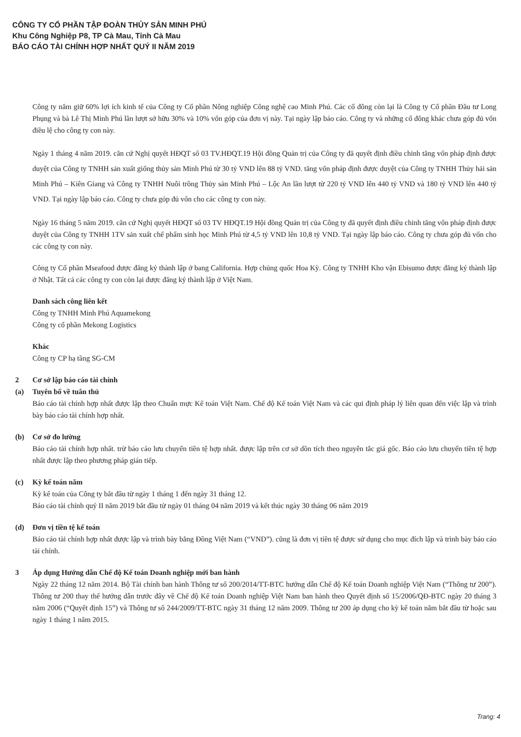CÔNG TY CỔ PHẦN TẬP ĐOÀN THỦY SẢN MINH PHÚ
Khu Công Nghiệp P8, TP Cà Mau, Tỉnh Cà Mau
BÁO CÁO TÀI CHÍNH HỢP NHẤT QUÝ II NĂM 2019
Công ty nắm giữ 60% lợi ích kinh tế của Công ty Cổ phần Nông nghiệp Công nghệ cao Minh Phú. Các cổ đông còn lại là Công ty Cổ phần Đầu tư Long Phụng và bà Lê Thị Minh Phú lần lượt sở hữu 30% và 10% vốn góp của đơn vị này. Tại ngày lập báo cáo. Công ty và những cổ đông khác chưa góp đủ vốn điều lệ cho công ty con này.
Ngày 1 tháng 4 năm 2019. căn cứ Nghị quyết HĐQT số 03 TV.HĐQT.19 Hội đồng Quản trị của Công ty đã quyết định điều chỉnh tăng vốn pháp định được duyệt của Công ty TNHH sản xuất giống thủy sản Minh Phú từ 30 tỷ VND lên 88 tỷ VND. tăng vốn pháp định được duyệt của Công ty TNHH Thủy hải sản Minh Phú – Kiên Giang và Công ty TNHH Nuôi trồng Thủy sản Minh Phú – Lộc An lần lượt từ 220 tỷ VND lên 440 tỷ VND và 180 tỷ VND lên 440 tỷ VND. Tại ngày lập báo cáo. Công ty chưa góp đủ vốn cho các công ty con này.
Ngày 16 tháng 5 năm 2019. căn cứ Nghị quyết HĐQT số 03 TV HĐQT.19 Hội đồng Quản trị của Công ty đã quyết định điều chỉnh tăng vốn pháp định được duyệt của Công ty TNHH 1TV sản xuất chế phẩm sinh học Minh Phú từ 4,5 tỷ VND lên 10,8 tỷ VND. Tại ngày lập báo cáo. Công ty chưa góp đủ vốn cho các công ty con này.
Công ty Cổ phần Mseafood được đăng ký thành lập ở bang California. Hợp chủng quốc Hoa Kỳ. Công ty TNHH Kho vận Ebisumo được đăng ký thành lập ở Nhật. Tất cả các công ty con còn lại được đăng ký thành lập ở Việt Nam.
Danh sách công liên kết
Công ty TNHH Minh Phú Aquamekong
Công ty cổ phần Mekong Logistics
Khác
Công ty CP hạ tầng SG-CM
2 Cơ sở lập báo cáo tài chính
(a) Tuyên bố về tuân thủ
Báo cáo tài chính hợp nhất được lập theo Chuẩn mực Kế toán Việt Nam. Chế độ Kế toán Việt Nam và các qui định pháp lý liên quan đến việc lập và trình bày báo cáo tài chính hợp nhất.
(b) Cơ sở đo lường
Báo cáo tài chính hợp nhất. trừ báo cáo lưu chuyển tiền tệ hợp nhất. được lập trên cơ sở dồn tích theo nguyên tắc giá gốc. Báo cáo lưu chuyển tiền tệ hợp nhất được lập theo phương pháp gián tiếp.
(c) Kỳ kế toán năm
Kỳ kế toán của Công ty bắt đầu từ ngày 1 tháng 1 đến ngày 31 tháng 12.
Báo cáo tài chính quý II năm 2019 bắt đầu từ ngày 01 tháng 04 năm 2019 và kết thúc ngày 30 tháng 06 năm 2019
(d) Đơn vị tiền tệ kế toán
Báo cáo tài chính hợp nhất được lập và trình bày bằng Đồng Việt Nam (“VND”). cũng là đơn vị tiền tệ được sử dụng cho mục đích lập và trình bày báo cáo tài chính.
3 Áp dụng Hướng dẫn Chế độ Kế toán Doanh nghiệp mới ban hành
Ngày 22 tháng 12 năm 2014. Bộ Tài chính ban hành Thông tư số 200/2014/TT-BTC hướng dẫn Chế độ Kế toán Doanh nghiệp Việt Nam (“Thông tư 200”). Thông tư 200 thay thế hướng dẫn trước đây về Chế độ Kế toán Doanh nghiệp Việt Nam ban hành theo Quyết định số 15/2006/QĐ-BTC ngày 20 tháng 3 năm 2006 (“Quyết định 15”) và Thông tư số 244/2009/TT-BTC ngày 31 tháng 12 năm 2009. Thông tư 200 áp dụng cho kỳ kế toán năm bắt đầu từ hoặc sau ngày 1 tháng 1 năm 2015.
Trang: 4